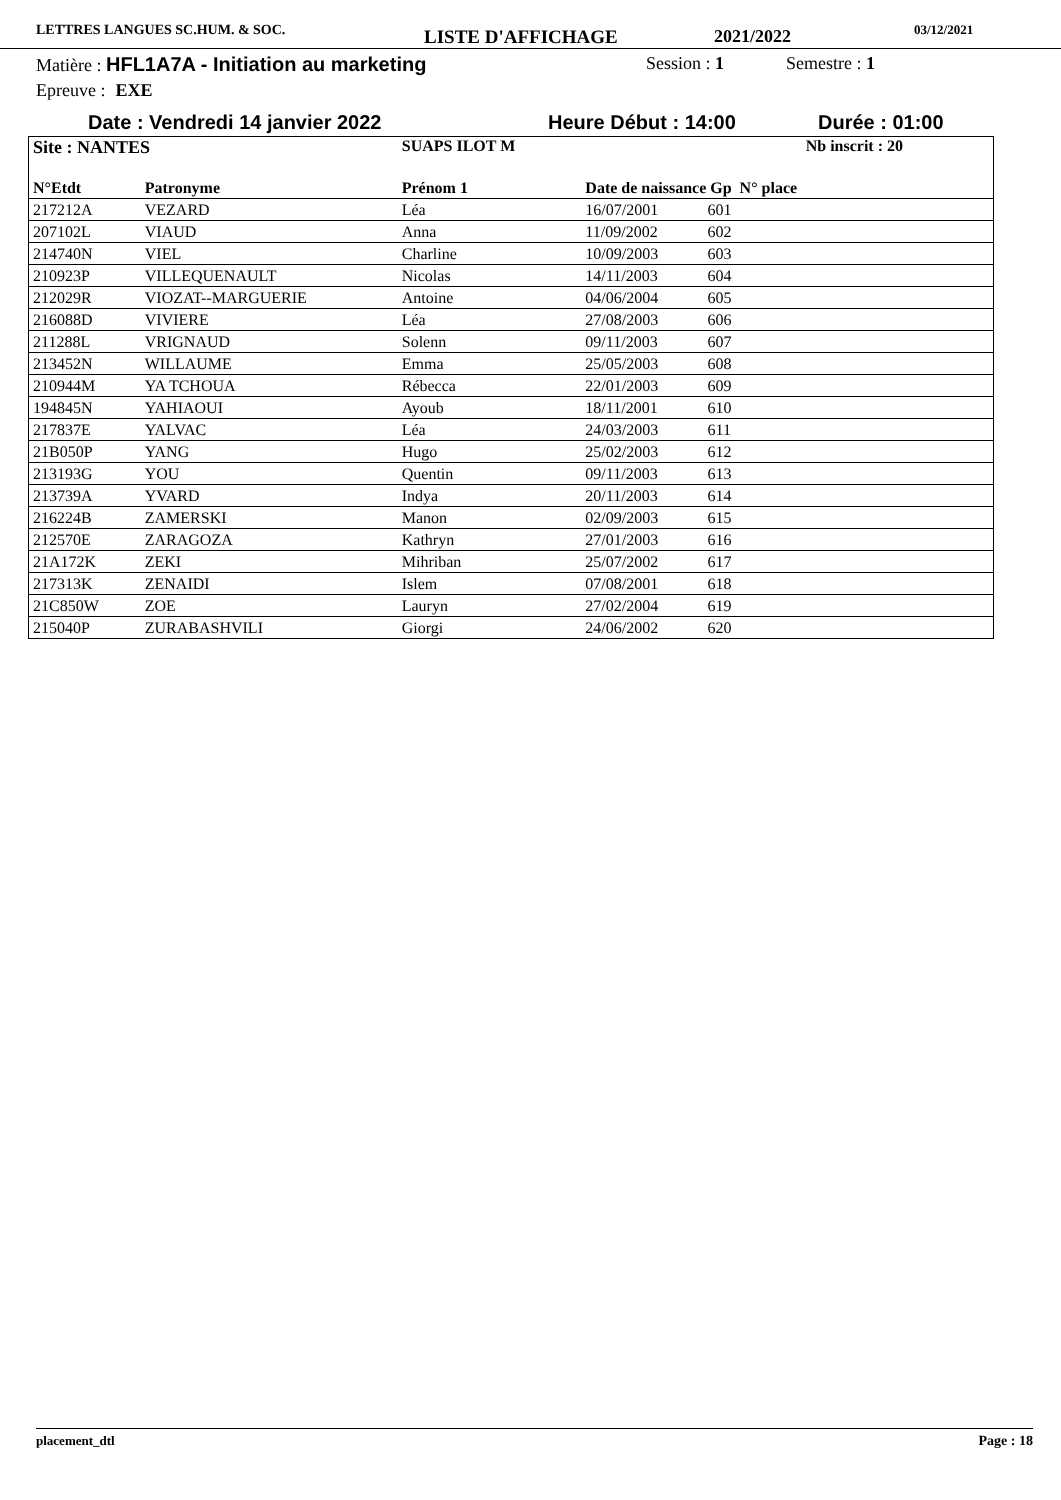LETTRES LANGUES SC.HUM. & SOC. LISTE D'AFFICHAGE 2021/2022 03/12/2021
Matière : HFL1A7A - Initiation au marketing Session : 1 Semestre : 1
Epreuve : EXE
Date : Vendredi 14 janvier 2022 Heure Début : 14:00 Durée : 01:00
| Site : NANTES | | SUAPS ILOT M | | Nb inscrit : 20 | |
| --- | --- | --- | --- | --- | --- |
| N°Etdt | Patronyme | Prénom 1 | Date de naissance Gp N° place | | |
| 217212A | VEZARD | Léa | 16/07/2001 | 601 | |
| 207102L | VIAUD | Anna | 11/09/2002 | 602 | |
| 214740N | VIEL | Charline | 10/09/2003 | 603 | |
| 210923P | VILLEQUENAULT | Nicolas | 14/11/2003 | 604 | |
| 212029R | VIOZAT--MARGUERIE | Antoine | 04/06/2004 | 605 | |
| 216088D | VIVIERE | Léa | 27/08/2003 | 606 | |
| 211288L | VRIGNAUD | Solenn | 09/11/2003 | 607 | |
| 213452N | WILLAUME | Emma | 25/05/2003 | 608 | |
| 210944M | YA TCHOUA | Rébecca | 22/01/2003 | 609 | |
| 194845N | YAHIAOUI | Ayoub | 18/11/2001 | 610 | |
| 217837E | YALVAC | Léa | 24/03/2003 | 611 | |
| 21B050P | YANG | Hugo | 25/02/2003 | 612 | |
| 213193G | YOU | Quentin | 09/11/2003 | 613 | |
| 213739A | YVARD | Indya | 20/11/2003 | 614 | |
| 216224B | ZAMERSKI | Manon | 02/09/2003 | 615 | |
| 212570E | ZARAGOZA | Kathryn | 27/01/2003 | 616 | |
| 21A172K | ZEKI | Mihriban | 25/07/2002 | 617 | |
| 217313K | ZENAIDI | Islem | 07/08/2001 | 618 | |
| 21C850W | ZOE | Lauryn | 27/02/2004 | 619 | |
| 215040P | ZURABASHVILI | Giorgi | 24/06/2002 | 620 | |
placement_dtl Page : 18